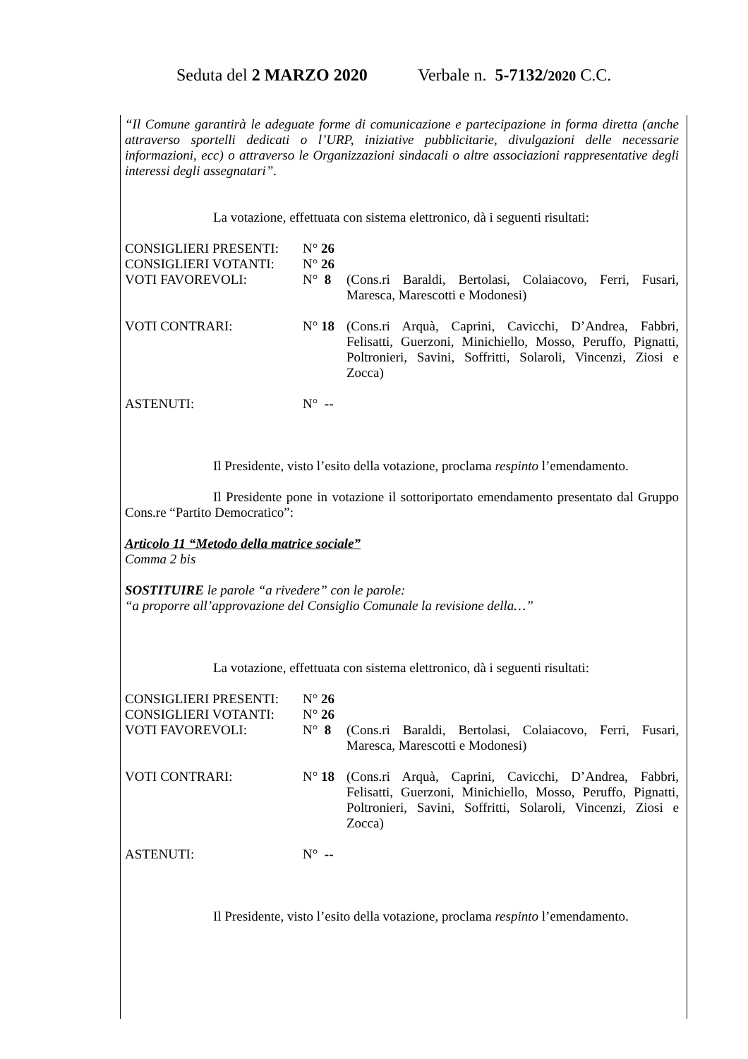Seduta del 2 MARZO 2020 Verbale n. 5-7132/2020 C.C.
“Il Comune garantirà le adeguate forme di comunicazione e partecipazione in forma diretta (anche attraverso sportelli dedicati o l’URP, iniziative pubblicitarie, divulgazioni delle necessarie informazioni, ecc) o attraverso le Organizzazioni sindacali o altre associazioni rappresentative degli interessi degli assegnatari”.
La votazione, effettuata con sistema elettronico, dà i seguenti risultati:
CONSIGLIERI PRESENTI:
N° 26
CONSIGLIERI VOTANTI:
N° 26
VOTI FAVOREVOLI:
N° 8
(Cons.ri Baraldi, Bertolasi, Colaiacovo, Ferri, Fusari, Maresca, Marescotti e Modonesi)
VOTI CONTRARI:
N° 18
(Cons.ri Arquà, Caprini, Cavicchi, D’Andrea, Fabbri, Felisatti, Guerzoni, Minichiello, Mosso, Peruffo, Pignatti, Poltronieri, Savini, Soffritti, Solaroli, Vincenzi, Ziosi e Zocca)
ASTENUTI:
N° --
Il Presidente, visto l’esito della votazione, proclama respinto l’emendamento.
Il Presidente pone in votazione il sottoriportato emendamento presentato dal Gruppo Cons.re “Partito Democratico”:
Articolo 11 “Metodo della matrice sociale”
Comma 2 bis
SOSTITUIRE le parole “a rivedere” con le parole:
“a proporre all’approvazione del Consiglio Comunale la revisione della…”
La votazione, effettuata con sistema elettronico, dà i seguenti risultati:
CONSIGLIERI PRESENTI:
N° 26
CONSIGLIERI VOTANTI:
N° 26
VOTI FAVOREVOLI:
N° 8
(Cons.ri Baraldi, Bertolasi, Colaiacovo, Ferri, Fusari, Maresca, Marescotti e Modonesi)
VOTI CONTRARI:
N° 18
(Cons.ri Arquà, Caprini, Cavicchi, D’Andrea, Fabbri, Felisatti, Guerzoni, Minichiello, Mosso, Peruffo, Pignatti, Poltronieri, Savini, Soffritti, Solaroli, Vincenzi, Ziosi e Zocca)
ASTENUTI:
N° --
Il Presidente, visto l’esito della votazione, proclama respinto l’emendamento.